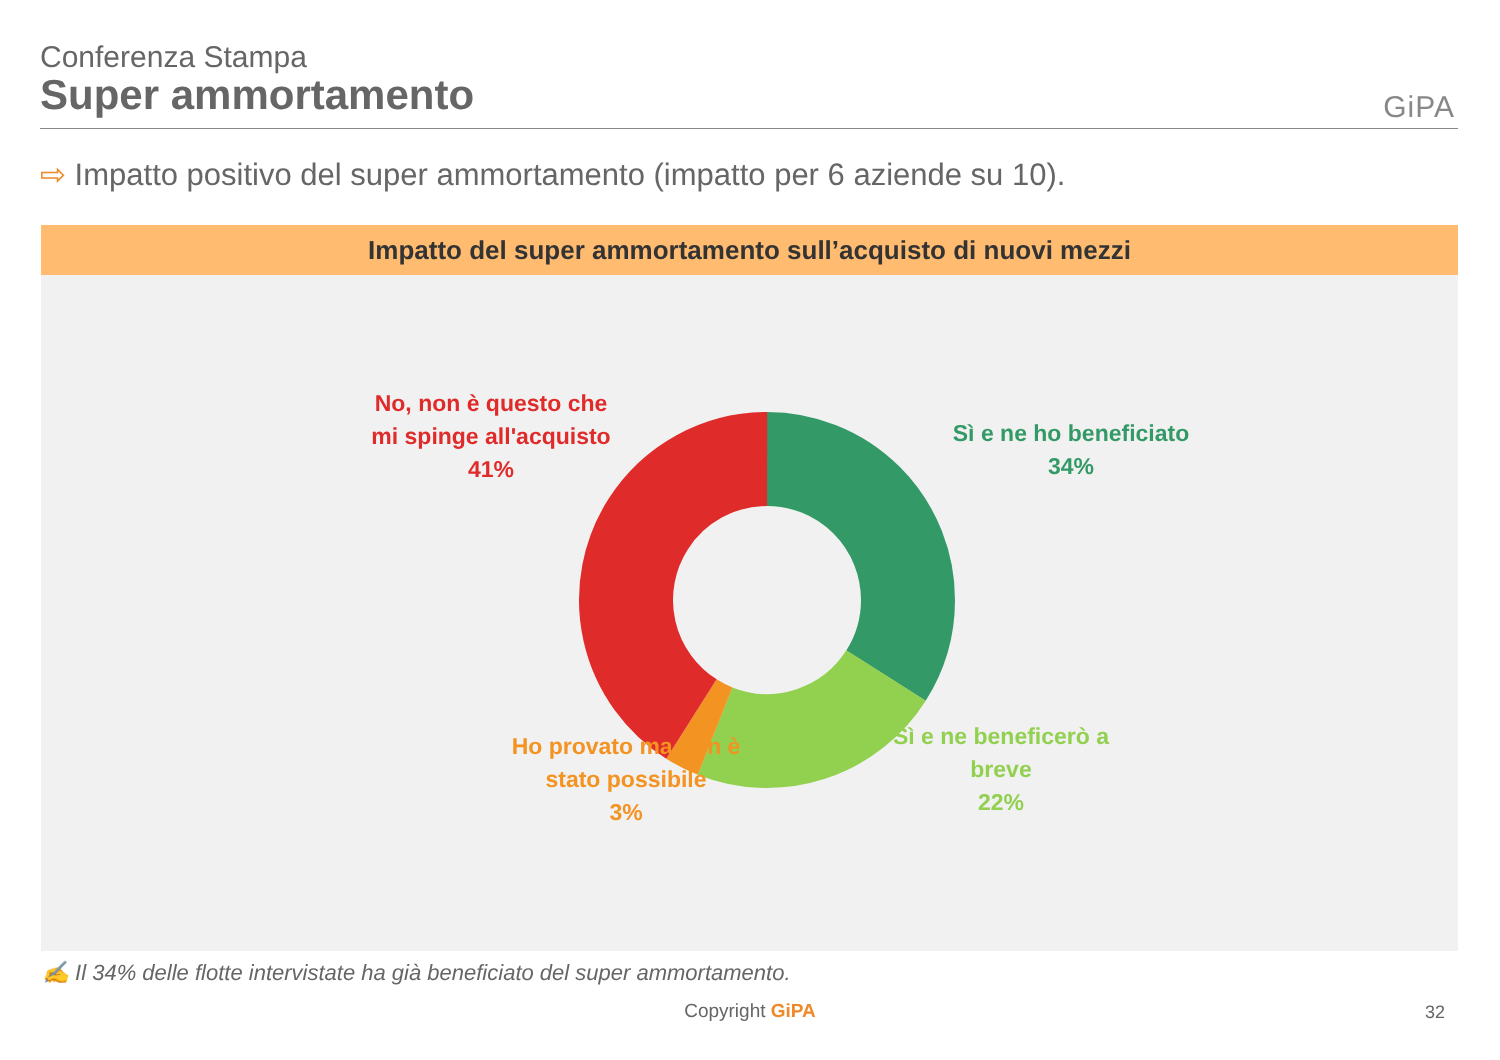Conferenza Stampa
Super ammortamento
GiPA
⇨ Impatto positivo del super ammortamento (impatto per 6 aziende su 10).
Impatto del super ammortamento sull’acquisto di nuovi mezzi
No, non è questo che
mi spinge all'acquisto
41%
Sì e ne ho beneficiato
34%
Sì e ne beneficerò a
breve
22%
Ho provato ma non è
stato possibile
3%
✍ Il 34% delle flotte intervistate ha già beneficiato del super ammortamento.
Copyright GiPA 32